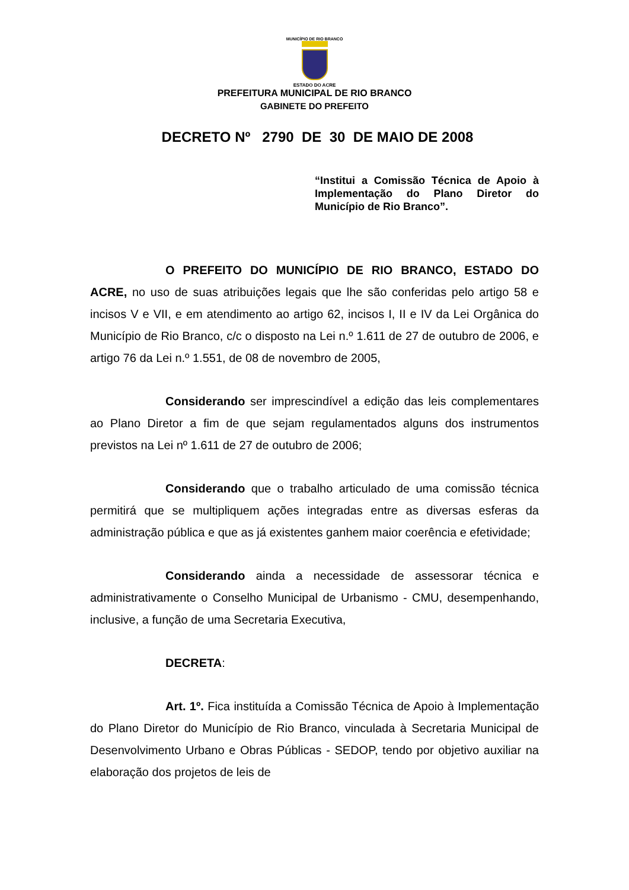MUNICÍPIO DE RIO BRANCO
ESTADO DO ACRE
PREFEITURA MUNICIPAL DE RIO BRANCO
GABINETE DO PREFEITO
DECRETO Nº 2790 DE 30 DE MAIO DE 2008
“Institui a Comissão Técnica de Apoio à Implementação do Plano Diretor do Município de Rio Branco”.
O PREFEITO DO MUNICÍPIO DE RIO BRANCO, ESTADO DO ACRE, no uso de suas atribuições legais que lhe são conferidas pelo artigo 58 e incisos V e VII, e em atendimento ao artigo 62, incisos I, II e IV da Lei Orgânica do Município de Rio Branco, c/c o disposto na Lei n.º 1.611 de 27 de outubro de 2006, e artigo 76 da Lei n.º 1.551, de 08 de novembro de 2005,
Considerando ser imprescindível a edição das leis complementares ao Plano Diretor a fim de que sejam regulamentados alguns dos instrumentos previstos na Lei nº 1.611 de 27 de outubro de 2006;
Considerando que o trabalho articulado de uma comissão técnica permitirá que se multipliquem ações integradas entre as diversas esferas da administração pública e que as já existentes ganhem maior coerência e efetividade;
Considerando ainda a necessidade de assessorar técnica e administrativamente o Conselho Municipal de Urbanismo - CMU, desempenhando, inclusive, a função de uma Secretaria Executiva,
DECRETA:
Art. 1º. Fica instituída a Comissão Técnica de Apoio à Implementação do Plano Diretor do Município de Rio Branco, vinculada à Secretaria Municipal de Desenvolvimento Urbano e Obras Públicas - SEDOP, tendo por objetivo auxiliar na elaboração dos projetos de leis de